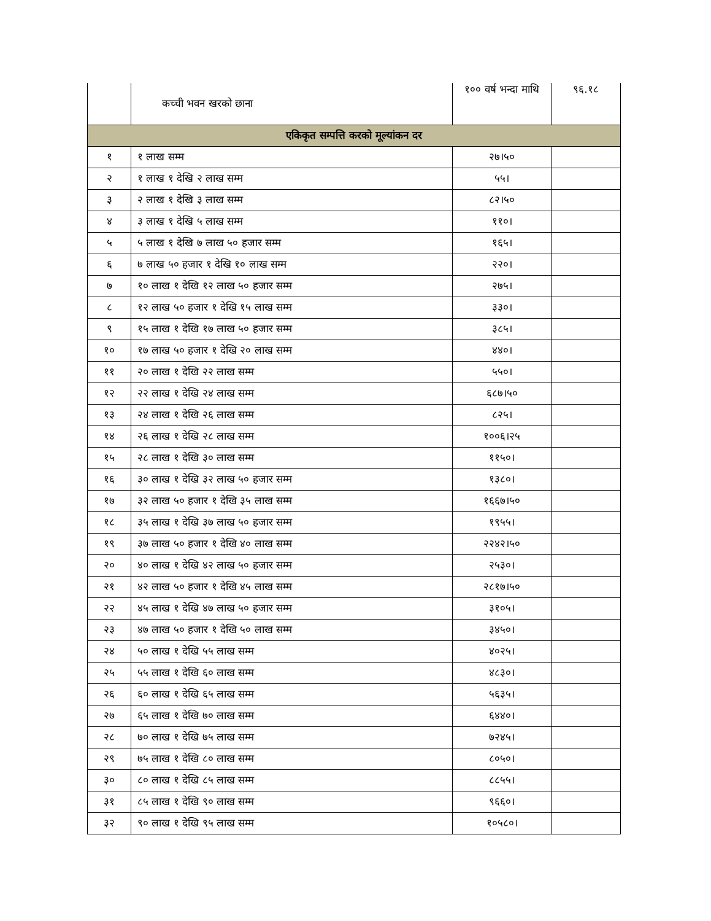| | कच्ची भवन खरको छाना | १०० वर्ष भन्दा माथि | ९६.१८ |
| एकिकृत सम्पत्ति करको मूल्यांकन दर | | | |
| १ | १ लाख सम्म | २७।५० | |
| २ | १ लाख १ देखि २ लाख सम्म | ५५। | |
| ३ | २ लाख १ देखि ३ लाख सम्म | ८२।५० | |
| ४ | ३ लाख १ देखि ५ लाख सम्म | ११०। | |
| ५ | ५ लाख १ देखि ७ लाख ५० हजार सम्म | १६५। | |
| ६ | ७ लाख ५० हजार १ देखि १० लाख सम्म | २२०। | |
| ७ | १० लाख १ देखि १२ लाख ५० हजार सम्म | २७५। | |
| ८ | १२ लाख ५० हजार १ देखि १५ लाख सम्म | ३३०। | |
| ९ | १५ लाख १ देखि १७ लाख ५० हजार सम्म | ३८५। | |
| १० | १७ लाख ५० हजार १ देखि २० लाख सम्म | ४४०। | |
| ११ | २० लाख १ देखि २२ लाख सम्म | ५५०। | |
| १२ | २२ लाख १ देखि २४ लाख सम्म | ६८७।५० | |
| १३ | २४ लाख १ देखि २६ लाख सम्म | ८२५। | |
| १४ | २६ लाख १ देखि २८ लाख सम्म | १००६।२५ | |
| १५ | २८ लाख १ देखि ३० लाख सम्म | ११५०। | |
| १६ | ३० लाख १ देखि ३२ लाख ५० हजार सम्म | १३८०। | |
| १७ | ३२ लाख ५० हजार १ देखि ३५ लाख सम्म | १६६७।५० | |
| १८ | ३५ लाख १ देखि ३७ लाख ५० हजार सम्म | १९५५। | |
| १९ | ३७ लाख ५० हजार १ देखि ४० लाख सम्म | २२४२।५० | |
| २० | ४० लाख १ देखि ४२ लाख ५० हजार सम्म | २५३०। | |
| २१ | ४२ लाख ५० हजार १ देखि ४५ लाख सम्म | २८१७।५० | |
| २२ | ४५ लाख १ देखि ४७ लाख ५० हजार सम्म | ३१०५। | |
| २३ | ४७ लाख ५० हजार १ देखि ५० लाख सम्म | ३४५०। | |
| २४ | ५० लाख १ देखि ५५ लाख सम्म | ४०२५। | |
| २५ | ५५ लाख १ देखि ६० लाख सम्म | ४८३०। | |
| २६ | ६० लाख १ देखि ६५ लाख सम्म | ५६३५। | |
| २७ | ६५ लाख १ देखि ७० लाख सम्म | ६४४०। | |
| २८ | ७० लाख १ देखि ७५ लाख सम्म | ७२४५। | |
| २९ | ७५ लाख १ देखि ८० लाख सम्म | ८०५०। | |
| ३० | ८० लाख १ देखि ८५ लाख सम्म | ८८५५। | |
| ३१ | ८५ लाख १ देखि ९० लाख सम्म | ९६६०। | |
| ३२ | ९० लाख १ देखि ९५ लाख सम्म | १०५८०। | |